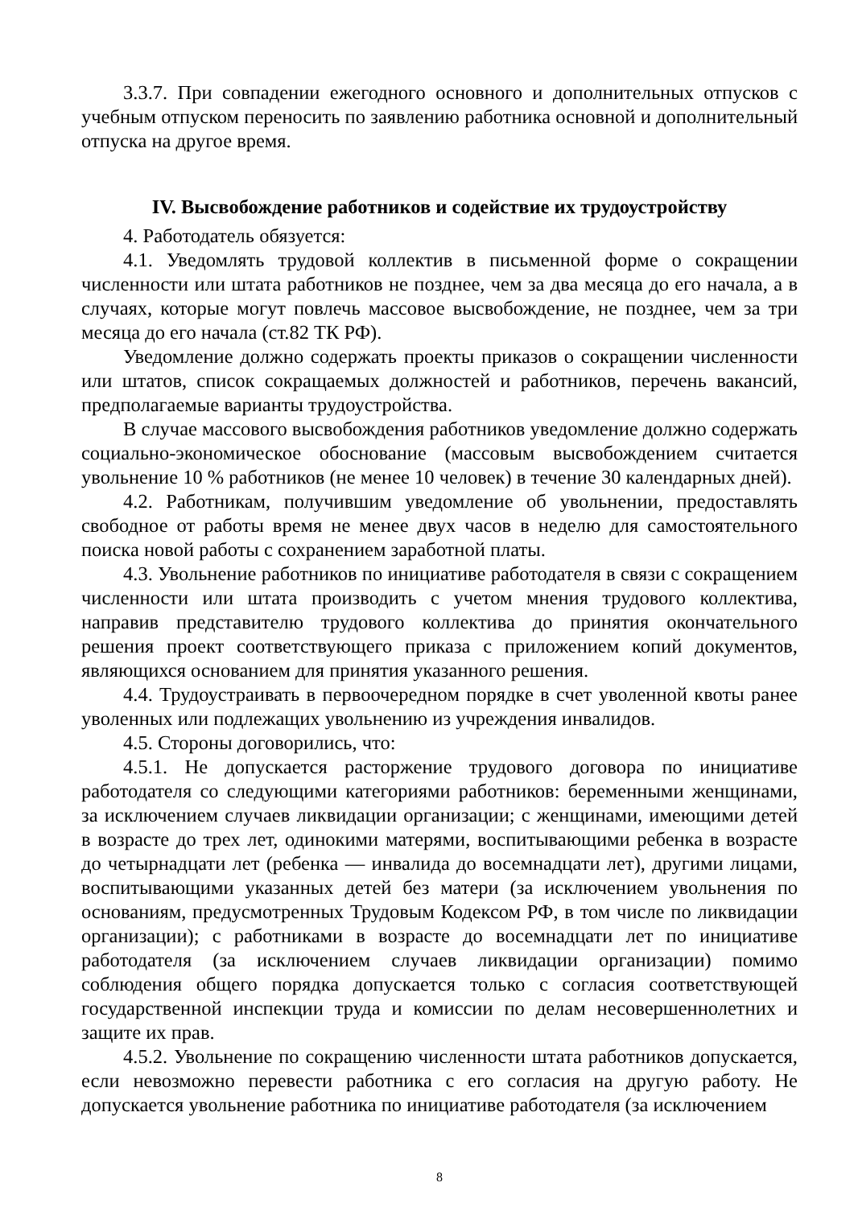3.3.7. При совпадении ежегодного основного и дополнительных отпусков с учебным отпуском переносить по заявлению работника основной и дополнительный отпуска на другое время.
IV. Высвобождение работников и содействие их трудоустройству
4. Работодатель обязуется:
4.1. Уведомлять трудовой коллектив в письменной форме о сокращении численности или штата работников не позднее, чем за два месяца до его начала, а в случаях, которые могут повлечь массовое высвобождение, не позднее, чем за три месяца до его начала (ст.82 ТК РФ).
Уведомление должно содержать проекты приказов о сокращении численности или штатов, список сокращаемых должностей и работников, перечень вакансий, предполагаемые варианты трудоустройства.
В случае массового высвобождения работников уведомление должно содержать социально-экономическое обоснование (массовым высвобождением считается увольнение 10 % работников (не менее 10 человек) в течение 30 календарных дней).
4.2. Работникам, получившим уведомление об увольнении, предоставлять свободное от работы время не менее двух часов в неделю для самостоятельного поиска новой работы с сохранением заработной платы.
4.3. Увольнение работников по инициативе работодателя в связи с сокращением численности или штата производить с учетом мнения трудового коллектива, направив представителю трудового коллектива до принятия окончательного решения проект соответствующего приказа с приложением копий документов, являющихся основанием для принятия указанного решения.
4.4. Трудоустраивать в первоочередном порядке в счет уволенной квоты ранее уволенных или подлежащих увольнению из учреждения инвалидов.
4.5. Стороны договорились, что:
4.5.1. Не допускается расторжение трудового договора по инициативе работодателя со следующими категориями работников: беременными женщинами, за исключением случаев ликвидации организации; с женщинами, имеющими детей в возрасте до трех лет, одинокими матерями, воспитывающими ребенка в возрасте до четырнадцати лет (ребенка — инвалида до восемнадцати лет), другими лицами, воспитывающими указанных детей без матери (за исключением увольнения по основаниям, предусмотренных Трудовым Кодексом РФ, в том числе по ликвидации организации); с работниками в возрасте до восемнадцати лет по инициативе работодателя (за исключением случаев ликвидации организации) помимо соблюдения общего порядка допускается только с согласия соответствующей государственной инспекции труда и комиссии по делам несовершеннолетних и защите их прав.
4.5.2. Увольнение по сокращению численности штата работников допускается, если невозможно перевести работника с его согласия на другую работу. Не допускается увольнение работника по инициативе работодателя (за исключением
8